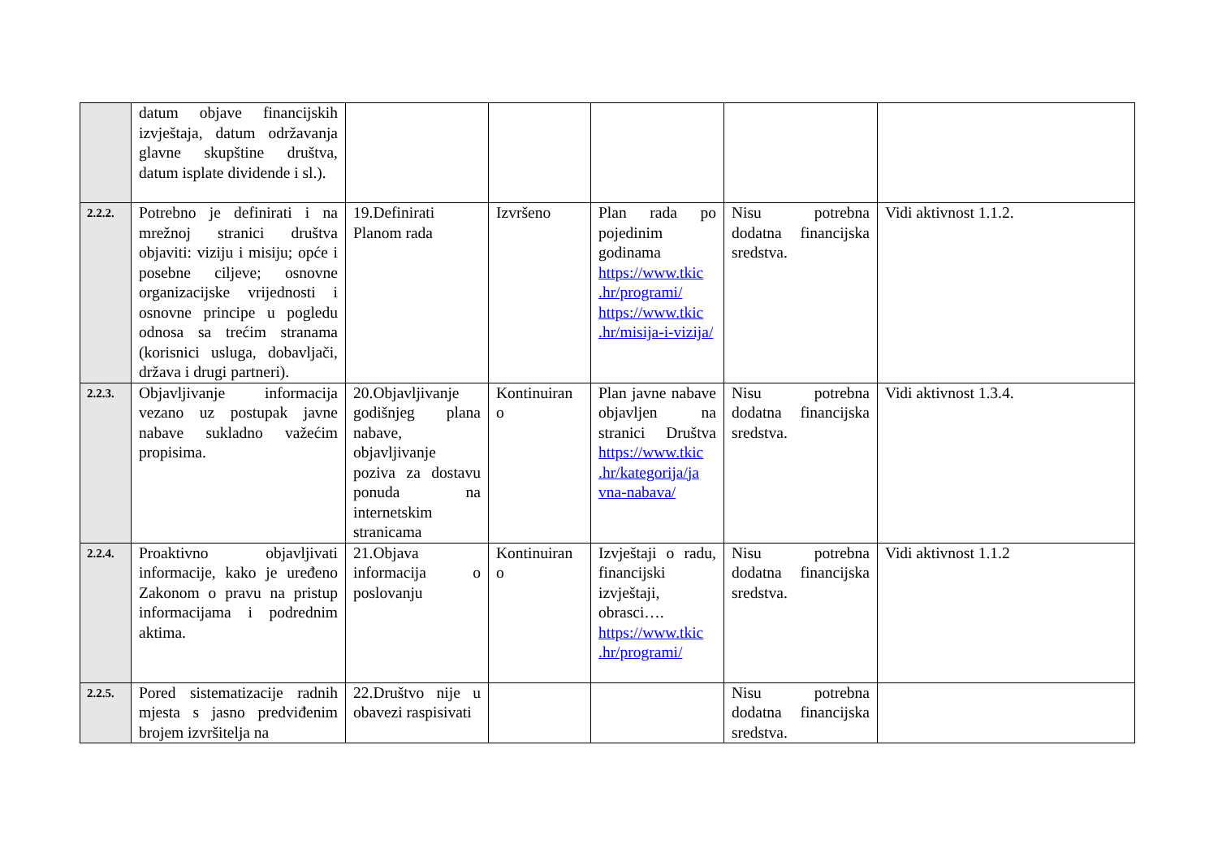| | datum objave financijskih izvještaja, datum održavanja glavne skupštine društva, datum isplate dividende i sl.). | | | | | |
| 2.2.2. | Potrebno je definirati i na mrežnoj stranici društva objaviti: viziju i misiju; opće i posebne ciljeve; osnovne organizacijske vrijednosti i osnovne principe u pogledu odnosa sa trećim stranama (korisnici usluga, dobavljači, država i drugi partneri). | 19.Definirati Planom rada | Izvršeno | Plan rada po pojedinim godinama https://www.tkic .hr/programi/ https://www.tkic .hr/misija-i-vizija/ | Nisu potrebna dodatna financijska sredstva. | Vidi aktivnost 1.1.2. |
| 2.2.3. | Objavljivanje informacija vezano uz postupak javne nabave sukladno važećim propisima. | 20.Objavljivanje godišnjeg plana nabave, objavljivanje poziva za dostavu ponuda na internetskim stranicama | Kontinuiran o | Plan javne nabave objavljen na stranici Društva https://www.tkic .hr/kategorija/ja vna-nabava/ | Nisu potrebna dodatna financijska sredstva. | Vidi aktivnost 1.3.4. |
| 2.2.4. | Proaktivno objavljivati informacije, kako je uređeno Zakonom o pravu na pristup informacijama i podrednim aktima. | 21.Objava informacija o poslovanju | Kontinuiran o | Izvještaji o radu, financijski izvještaji, obrasci…. https://www.tkic .hr/programi/ | Nisu potrebna dodatna financijska sredstva. | Vidi aktivnost 1.1.2 |
| 2.2.5. | Pored sistematizacije radnih mjesta s jasno predviđenim brojem izvršitelja na | 22.Društvo nije u obavezi raspisivati | | | Nisu potrebna dodatna financijska sredstva. | |